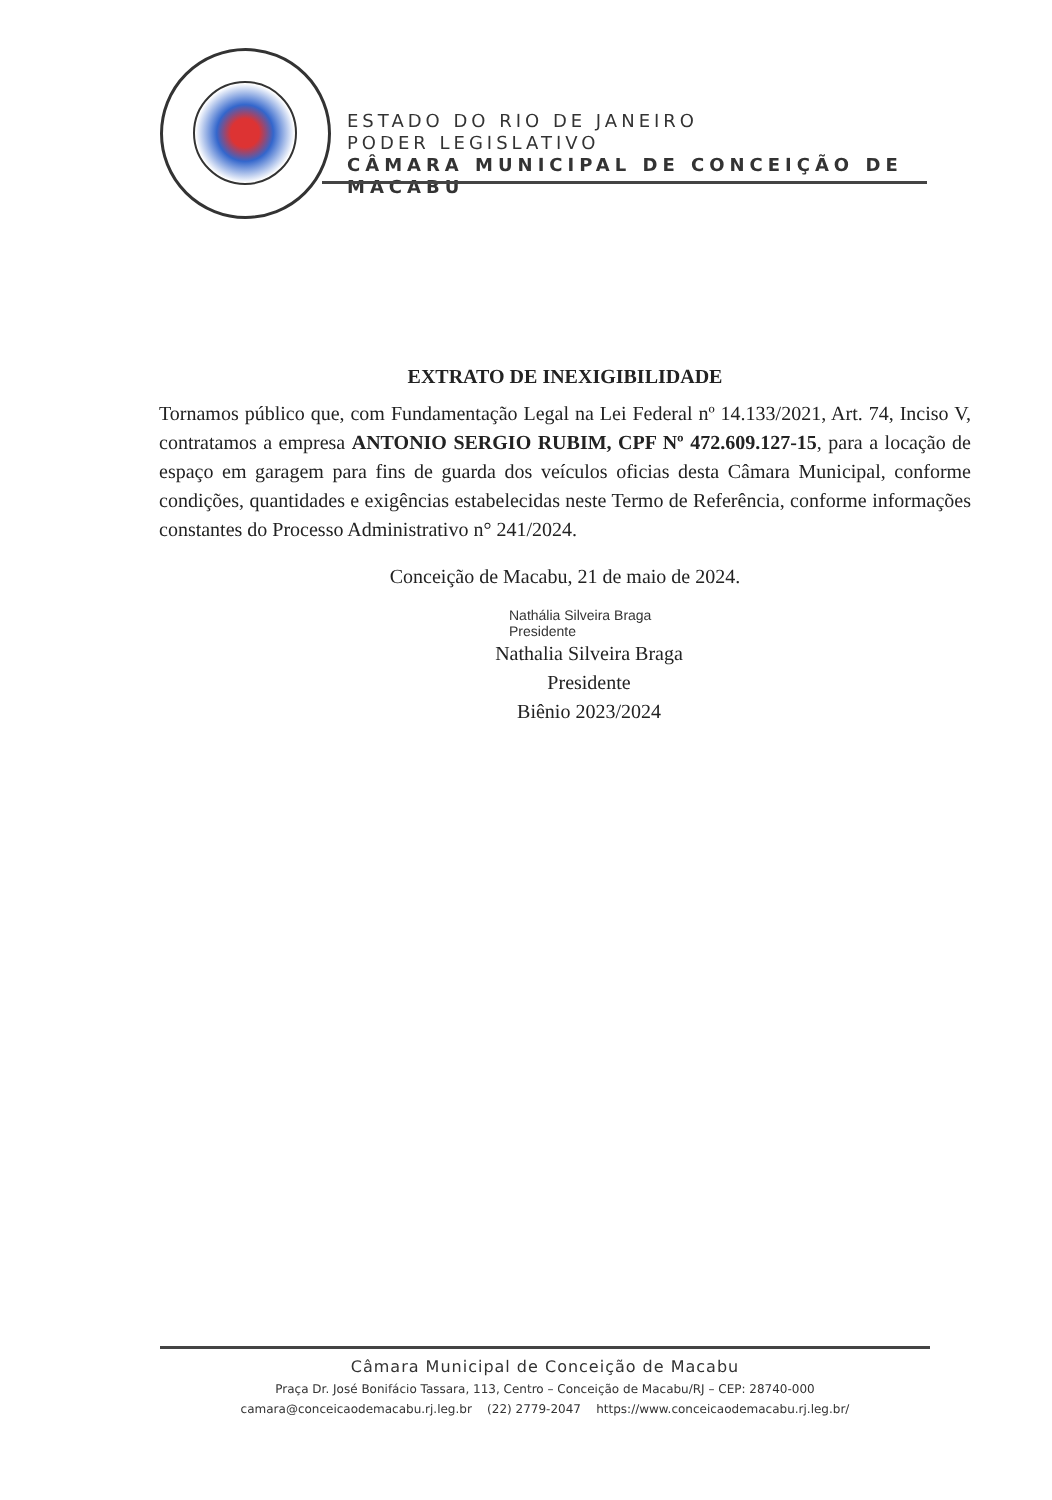ESTADO DO RIO DE JANEIRO
PODER LEGISLATIVO
CÂMARA MUNICIPAL DE CONCEIÇÃO DE MACABU
EXTRATO DE INEXIGIBILIDADE
Tornamos público que, com Fundamentação Legal na Lei Federal nº 14.133/2021, Art. 74, Inciso V, contratamos a empresa ANTONIO SERGIO RUBIM, CPF Nº 472.609.127-15, para a locação de espaço em garagem para fins de guarda dos veículos oficias desta Câmara Municipal, conforme condições, quantidades e exigências estabelecidas neste Termo de Referência, conforme informações constantes do Processo Administrativo n° 241/2024.
Conceição de Macabu, 21 de maio de 2024.
Nathália Silveira Braga
Presidente
Nathalia Silveira Braga
Presidente
Biênio 2023/2024
Câmara Municipal de Conceição de Macabu
Praça Dr. José Bonifácio Tassara, 113, Centro – Conceição de Macabu/RJ – CEP: 28740-000
camara@conceicaodemacabu.rj.leg.br (22) 2779-2047 https://www.conceicaodemacabu.rj.leg.br/